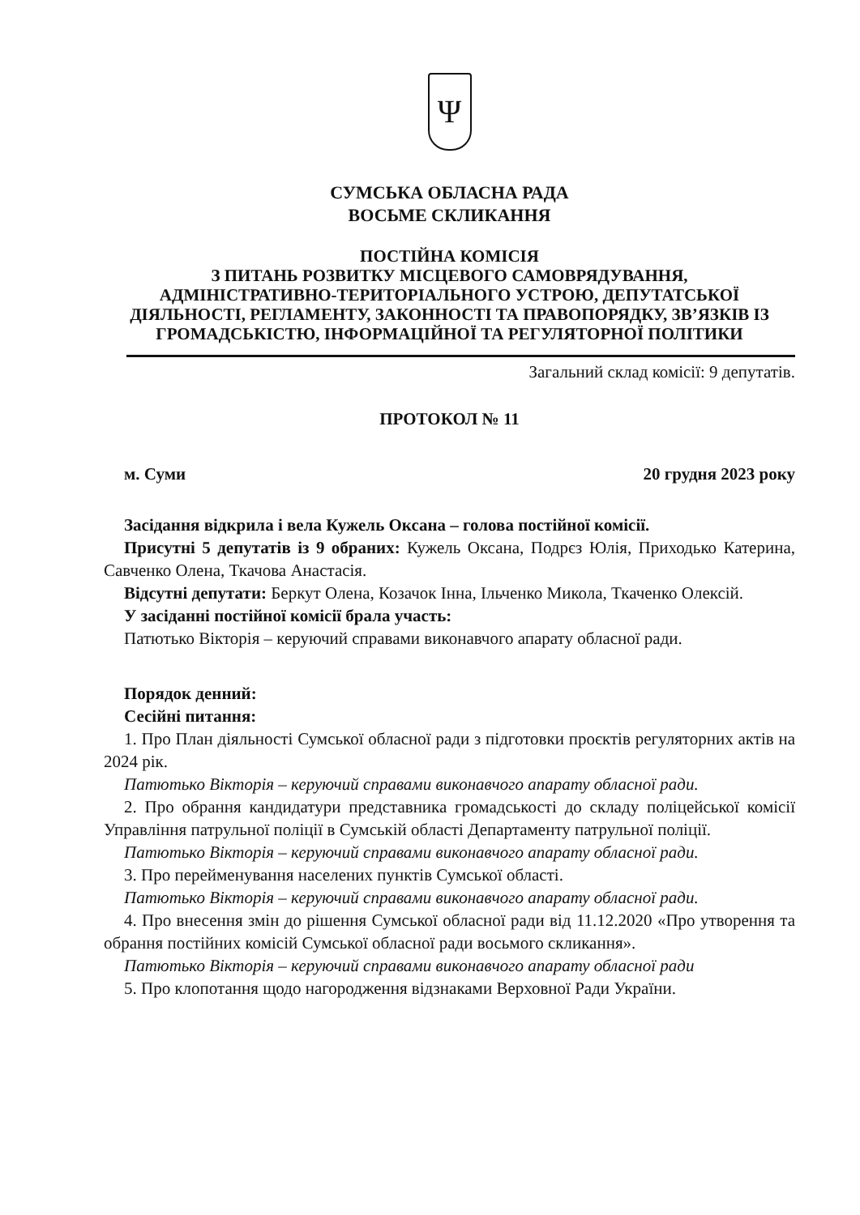Ψ
СУМСЬКА ОБЛАСНА РАДА
ВОСЬМЕ СКЛИКАННЯ
ПОСТІЙНА КОМІСІЯ
З ПИТАНЬ РОЗВИТКУ МІСЦЕВОГО САМОВРЯДУВАННЯ,
АДМІНІСТРАТИВНО-ТЕРИТОРІАЛЬНОГО УСТРОЮ, ДЕПУТАТСЬКОЇ ДІЯЛЬНОСТІ, РЕГЛАМЕНТУ, ЗАКОННОСТІ ТА ПРАВОПОРЯДКУ, ЗВ’ЯЗКІВ ІЗ ГРОМАДСЬКІСТЮ, ІНФОРМАЦІЙНОЇ ТА РЕГУЛЯТОРНОЇ ПОЛІТИКИ
Загальний склад комісії: 9 депутатів.
ПРОТОКОЛ № 11
м. Суми 20 грудня 2023 року
Засідання відкрила і вела Кужель Оксана – голова постійної комісії.
Присутні 5 депутатів із 9 обраних: Кужель Оксана, Подрєз Юлія, Приходько Катерина, Савченко Олена, Ткачова Анастасія.
Відсутні депутати: Беркут Олена, Козачок Інна, Ільченко Микола, Ткаченко Олексій.
У засіданні постійної комісії брала участь:
Патютько Вікторія – керуючий справами виконавчого апарату обласної ради.
Порядок денний:
Сесійні питання:
1. Про План діяльності Сумської обласної ради з підготовки проєктів регуляторних актів на 2024 рік.
Патютько Вікторія – керуючий справами виконавчого апарату обласної ради.
2. Про обрання кандидатури представника громадськості до складу поліцейської комісії Управління патрульної поліції в Сумській області Департаменту патрульної поліції.
Патютько Вікторія – керуючий справами виконавчого апарату обласної ради.
3. Про перейменування населених пунктів Сумської області.
Патютько Вікторія – керуючий справами виконавчого апарату обласної ради.
4. Про внесення змін до рішення Сумської обласної ради від 11.12.2020 «Про утворення та обрання постійних комісій Сумської обласної ради восьмого скликання».
Патютько Вікторія – керуючий справами виконавчого апарату обласної ради
5. Про клопотання щодо нагородження відзнаками Верховної Ради України.